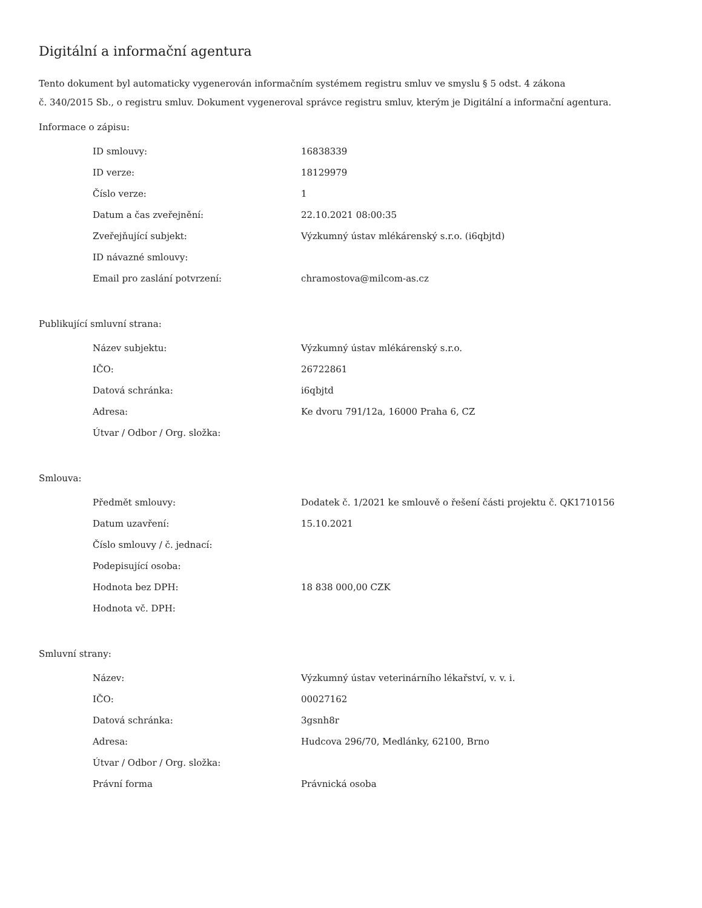Digitální a informační agentura
Tento dokument byl automaticky vygenerován informačním systémem registru smluv ve smyslu § 5 odst. 4 zákona
č. 340/2015 Sb., o registru smluv. Dokument vygeneroval správce registru smluv, kterým je Digitální a informační agentura.
Informace o zápisu:
| ID smlouvy: | 16838339 |
| ID verze: | 18129979 |
| Číslo verze: | 1 |
| Datum a čas zveřejnění: | 22.10.2021 08:00:35 |
| Zveřejňující subjekt: | Výzkumný ústav mlékárenský s.r.o. (i6qbjtd) |
| ID návazné smlouvy: | |
| Email pro zaslání potvrzení: | chramostova@milcom-as.cz |
Publikující smluvní strana:
| Název subjektu: | Výzkumný ústav mlékárenský s.r.o. |
| IČO: | 26722861 |
| Datová schránka: | i6qbjtd |
| Adresa: | Ke dvoru 791/12a, 16000 Praha 6, CZ |
| Útvar / Odbor / Org. složka: | |
Smlouva:
| Předmět smlouvy: | Dodatek č. 1/2021 ke smlouvě o řešení části projektu č. QK1710156 |
| Datum uzavření: | 15.10.2021 |
| Číslo smlouvy / č. jednací: | |
| Podepisující osoba: | |
| Hodnota bez DPH: | 18 838 000,00 CZK |
| Hodnota vč. DPH: | |
Smluvní strany:
| Název: | Výzkumný ústav veterinárního lékařství, v. v. i. |
| IČO: | 00027162 |
| Datová schránka: | 3gsnh8r |
| Adresa: | Hudcova 296/70, Medlánky, 62100, Brno |
| Útvar / Odbor / Org. složka: | |
| Právní forma | Právnická osoba |